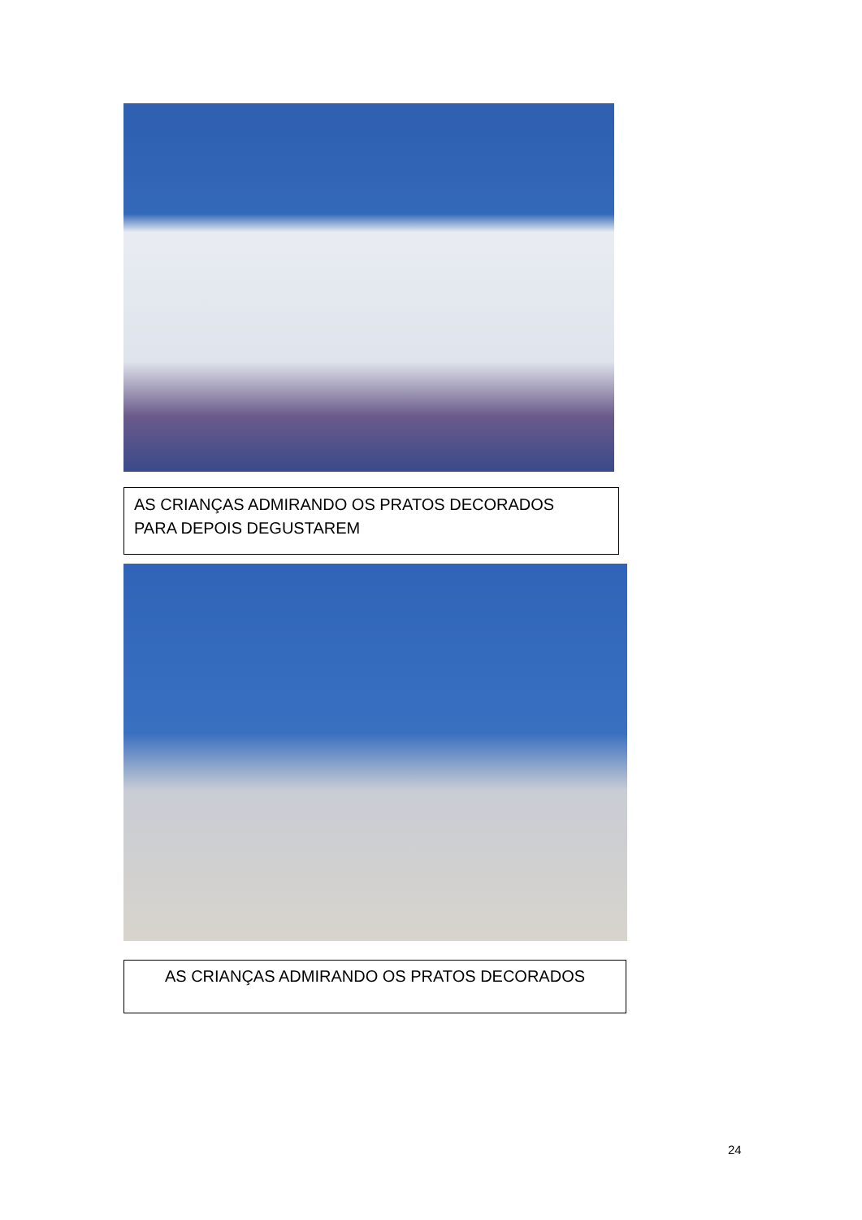AS CRIANÇAS ADMIRANDO OS PRATOS DECORADOS
PARA DEPOIS DEGUSTAREM
AS CRIANÇAS ADMIRANDO OS PRATOS DECORADOS
24